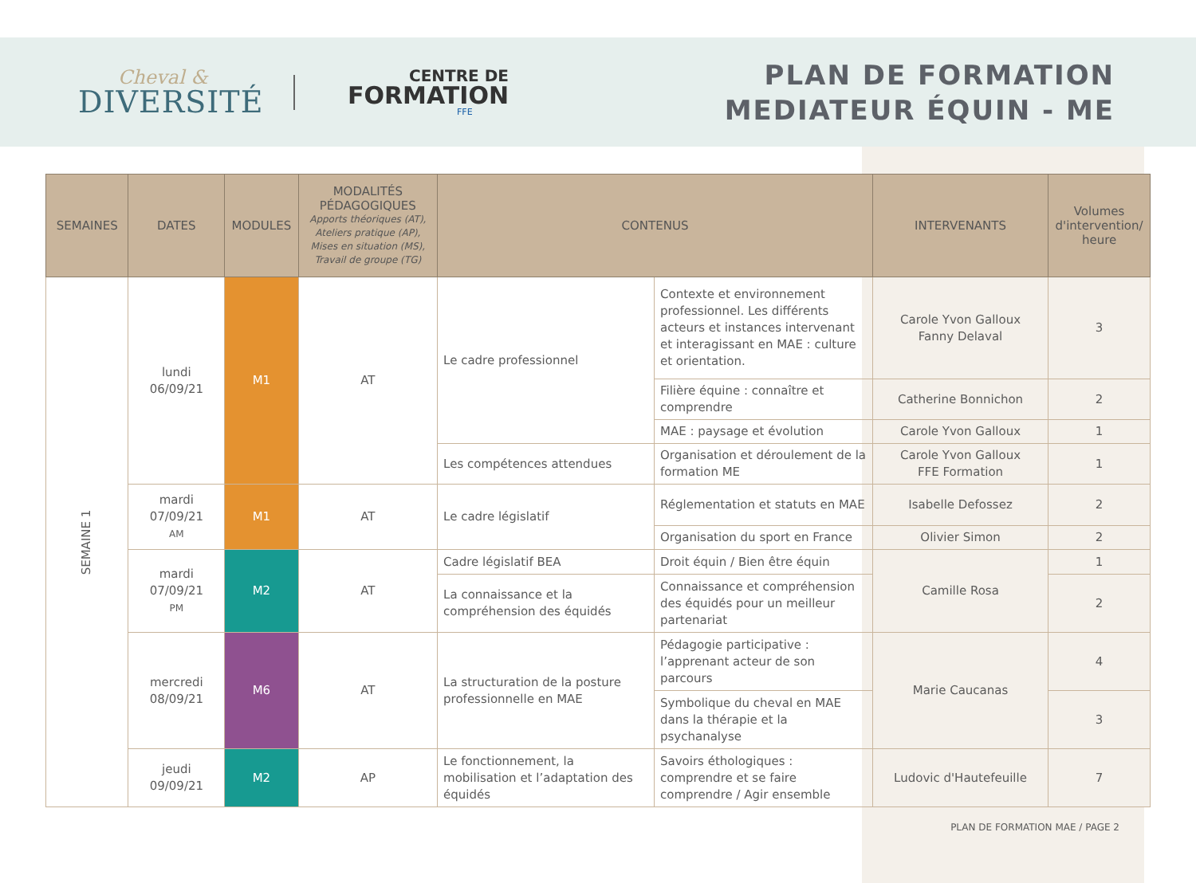Cheval &
DIVERSITÉ
CENTRE DE
FORMATION
FFE
PLAN DE FORMATION
MEDIATEUR ÉQUIN - ME
| SEMAINES | DATES | MODULES | MODALITÉS PÉDAGOGIQUES Apports théoriques (AT), Ateliers pratique (AP), Mises en situation (MS), Travail de groupe (TG) | CONTENUS | | INTERVENANTS | Volumes d'intervention/ heure |
| --- | --- | --- | --- | --- | --- | --- | --- |
| SEMAINE 1 | lundi 06/09/21 | M1 | AT | Le cadre professionnel | Contexte et environnement professionnel. Les différents acteurs et instances intervenant et interagissant en MAE : culture et orientation. | Carole Yvon Galloux Fanny Delaval | 3 |
| | | | | | Filière équine : connaître et comprendre | Catherine Bonnichon | 2 |
| | | | | | MAE : paysage et évolution | Carole Yvon Galloux | 1 |
| | | | | Les compétences attendues | Organisation et déroulement de la formation ME | Carole Yvon Galloux FFE Formation | 1 |
| | mardi 07/09/21 AM | M1 | AT | Le cadre législatif | Réglementation et statuts en MAE | Isabelle Defossez | 2 |
| | | | | | Organisation du sport en France | Olivier Simon | 2 |
| | mardi 07/09/21 PM | M2 | AT | Cadre législatif BEA | Droit équin / Bien être équin | Camille Rosa | 1 |
| | | | | La connaissance et la compréhension des équidés | Connaissance et compréhension des équidés pour un meilleur partenariat | | 2 |
| | mercredi 08/09/21 | M6 | AT | La structuration de la posture professionnelle en MAE | Pédagogie participative : l’apprenant acteur de son parcours | Marie Caucanas | 4 |
| | | | | | Symbolique du cheval en MAE dans la thérapie et la psychanalyse | | 3 |
| | jeudi 09/09/21 | M2 | AP | Le fonctionnement, la mobilisation et l’adaptation des équidés | Savoirs éthologiques : comprendre et se faire comprendre / Agir ensemble | Ludovic d'Hautefeuille | 7 |
PLAN DE FORMATION MAE / PAGE 2